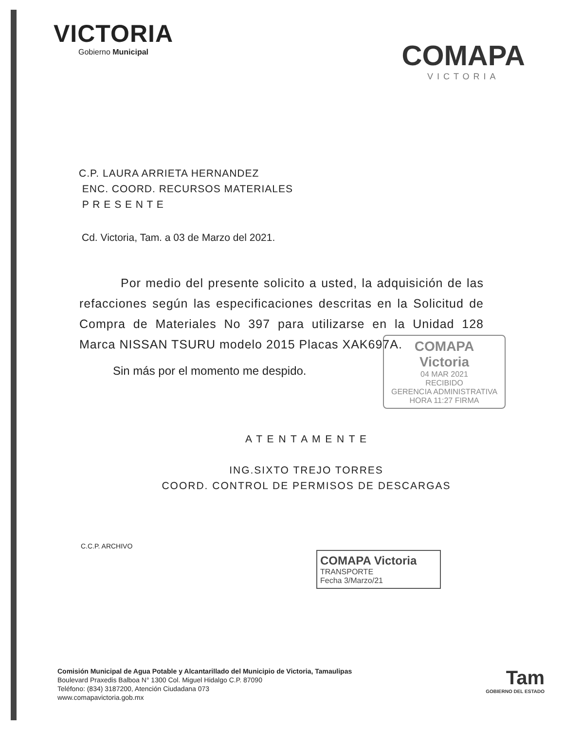VICTORIA
Gobierno Municipal
COMAPA
VICTORIA
C.P. LAURA ARRIETA HERNANDEZ
ENC. COORD. RECURSOS MATERIALES
P R E S E N T E
Cd. Victoria, Tam. a 03 de Marzo del 2021.
Por medio del presente solicito a usted, la adquisición de las refacciones según las especificaciones descritas en la Solicitud de Compra de Materiales No 397 para utilizarse en la Unidad 128 Marca NISSAN TSURU modelo 2015 Placas XAK697A.
COMAPA
Victoria
04 MAR 2021
RECIBIDO
GERENCIA ADMINISTRATIVA
HORA 11:27 FIRMA
Sin más por el momento me despido.
A T E N T A M E N T E
ING.SIXTO TREJO TORRES
COORD. CONTROL DE PERMISOS DE DESCARGAS
C.C.P. ARCHIVO
COMAPA Victoria
TRANSPORTE
Fecha 3/Marzo/21
Comisión Municipal de Agua Potable y Alcantarillado del Municipio de Victoria, Tamaulipas
Boulevard Praxedis Balboa N° 1300 Col. Miguel Hidalgo C.P. 87090
Teléfono: (834) 3187200, Atención Ciudadana 073
www.comapavictoria.gob.mx
Tam
GOBIERNO DEL ESTADO